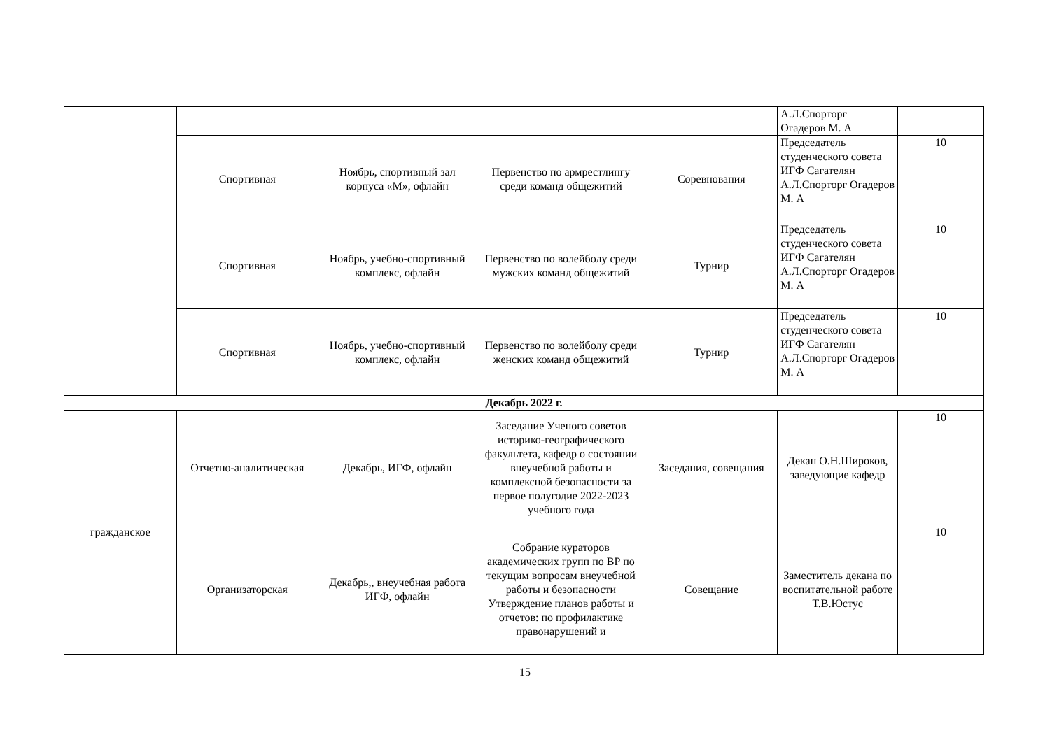| | | | | | А.Л.Спорторг Огадеров М. А | |
| | Спортивная | Ноябрь, спортивный зал корпуса «М», офлайн | Первенство по армрестлингу среди команд общежитий | Соревнования | Председатель студенческого совета ИГФ Сагателян А.Л.Спорторг Огадеров М. А | 10 |
| | Спортивная | Ноябрь, учебно-спортивный комплекс, офлайн | Первенство по волейболу среди мужских команд общежитий | Турнир | Председатель студенческого совета ИГФ Сагателян А.Л.Спорторг Огадеров М. А | 10 |
| | Спортивная | Ноябрь, учебно-спортивный комплекс, офлайн | Первенство по волейболу среди женских команд общежитий | Турнир | Председатель студенческого совета ИГФ Сагателян А.Л.Спорторг Огадеров М. А | 10 |
| Декабрь 2022 г. | | | | | | |
| гражданское | Отчетно-аналитическая | Декабрь, ИГФ, офлайн | Заседание Ученого советов историко-географического факультета, кафедр о состоянии внеучебной работы и комплексной безопасности за первое полугодие 2022-2023 учебного года | Заседания, совещания | Декан О.Н.Широков, заведующие кафедр | 10 |
| | Организаторская | Декабрь,, внеучебная работа ИГФ, офлайн | Собрание кураторов академических групп по ВР по текущим вопросам внеучебной работы и безопасности Утверждение планов работы и отчетов: по профилактике правонарушений и | Совещание | Заместитель декана по воспитательной работе Т.В.Юстус | 10 |
15